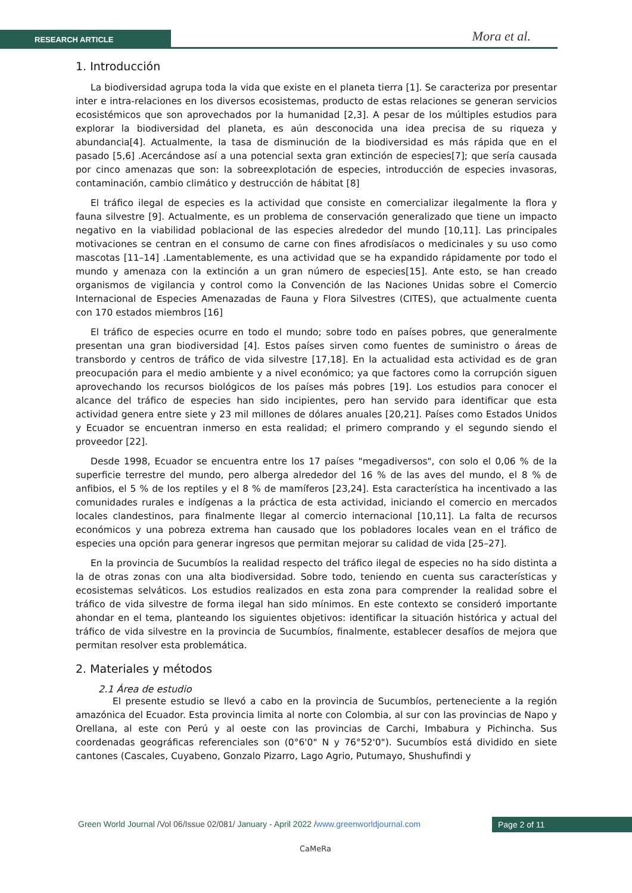RESEARCH ARTICLE Mora et al.
1. Introducción
La biodiversidad agrupa toda la vida que existe en el planeta tierra [1]. Se caracteriza por presentar inter e intra-relaciones en los diversos ecosistemas, producto de estas relaciones se generan servicios ecosistémicos que son aprovechados por la humanidad [2,3]. A pesar de los múltiples estudios para explorar la biodiversidad del planeta, es aún desconocida una idea precisa de su riqueza y abundancia[4]. Actualmente, la tasa de disminución de la biodiversidad es más rápida que en el pasado [5,6] .Acercándose así a una potencial sexta gran extinción de especies[7]; que sería causada por cinco amenazas que son: la sobreexplotación de especies, introducción de especies invasoras, contaminación, cambio climático y destrucción de hábitat [8]
El tráfico ilegal de especies es la actividad que consiste en comercializar ilegalmente la flora y fauna silvestre [9]. Actualmente, es un problema de conservación generalizado que tiene un impacto negativo en la viabilidad poblacional de las especies alrededor del mundo [10,11]. Las principales motivaciones se centran en el consumo de carne con fines afrodisíacos o medicinales y su uso como mascotas [11–14] .Lamentablemente, es una actividad que se ha expandido rápidamente por todo el mundo y amenaza con la extinción a un gran número de especies[15]. Ante esto, se han creado organismos de vigilancia y control como la Convención de las Naciones Unidas sobre el Comercio Internacional de Especies Amenazadas de Fauna y Flora Silvestres (CITES), que actualmente cuenta con 170 estados miembros [16]
El tráfico de especies ocurre en todo el mundo; sobre todo en países pobres, que generalmente presentan una gran biodiversidad [4]. Estos países sirven como fuentes de suministro o áreas de transbordo y centros de tráfico de vida silvestre [17,18]. En la actualidad esta actividad es de gran preocupación para el medio ambiente y a nivel económico; ya que factores como la corrupción siguen aprovechando los recursos biológicos de los países más pobres [19]. Los estudios para conocer el alcance del tráfico de especies han sido incipientes, pero han servido para identificar que esta actividad genera entre siete y 23 mil millones de dólares anuales [20,21]. Países como Estados Unidos y Ecuador se encuentran inmerso en esta realidad; el primero comprando y el segundo siendo el proveedor [22].
Desde 1998, Ecuador se encuentra entre los 17 países "megadiversos", con solo el 0,06 % de la superficie terrestre del mundo, pero alberga alrededor del 16 % de las aves del mundo, el 8 % de anfibios, el 5 % de los reptiles y el 8 % de mamíferos [23,24]. Esta característica ha incentivado a las comunidades rurales e indígenas a la práctica de esta actividad, iniciando el comercio en mercados locales clandestinos, para finalmente llegar al comercio internacional [10,11]. La falta de recursos económicos y una pobreza extrema han causado que los pobladores locales vean en el tráfico de especies una opción para generar ingresos que permitan mejorar su calidad de vida [25–27].
En la provincia de Sucumbíos la realidad respecto del tráfico ilegal de especies no ha sido distinta a la de otras zonas con una alta biodiversidad. Sobre todo, teniendo en cuenta sus características y ecosistemas selváticos. Los estudios realizados en esta zona para comprender la realidad sobre el tráfico de vida silvestre de forma ilegal han sido mínimos. En este contexto se consideró importante ahondar en el tema, planteando los siguientes objetivos: identificar la situación histórica y actual del tráfico de vida silvestre en la provincia de Sucumbíos, finalmente, establecer desafíos de mejora que permitan resolver esta problemática.
2. Materiales y métodos
2.1 Área de estudio
El presente estudio se llevó a cabo en la provincia de Sucumbíos, perteneciente a la región amazónica del Ecuador. Esta provincia limita al norte con Colombia, al sur con las provincias de Napo y Orellana, al este con Perú y al oeste con las provincias de Carchi, Imbabura y Pichincha. Sus coordenadas geográficas referenciales son (0°6'0" N y 76°52'0"). Sucumbíos está dividido en siete cantones (Cascales, Cuyabeno, Gonzalo Pizarro, Lago Agrio, Putumayo, Shushufindi y
Green World Journal /Vol 06/Issue 02/081/ January - April 2022 /www.greenworldjournal.com
Page 2 of 11
CaMeRa